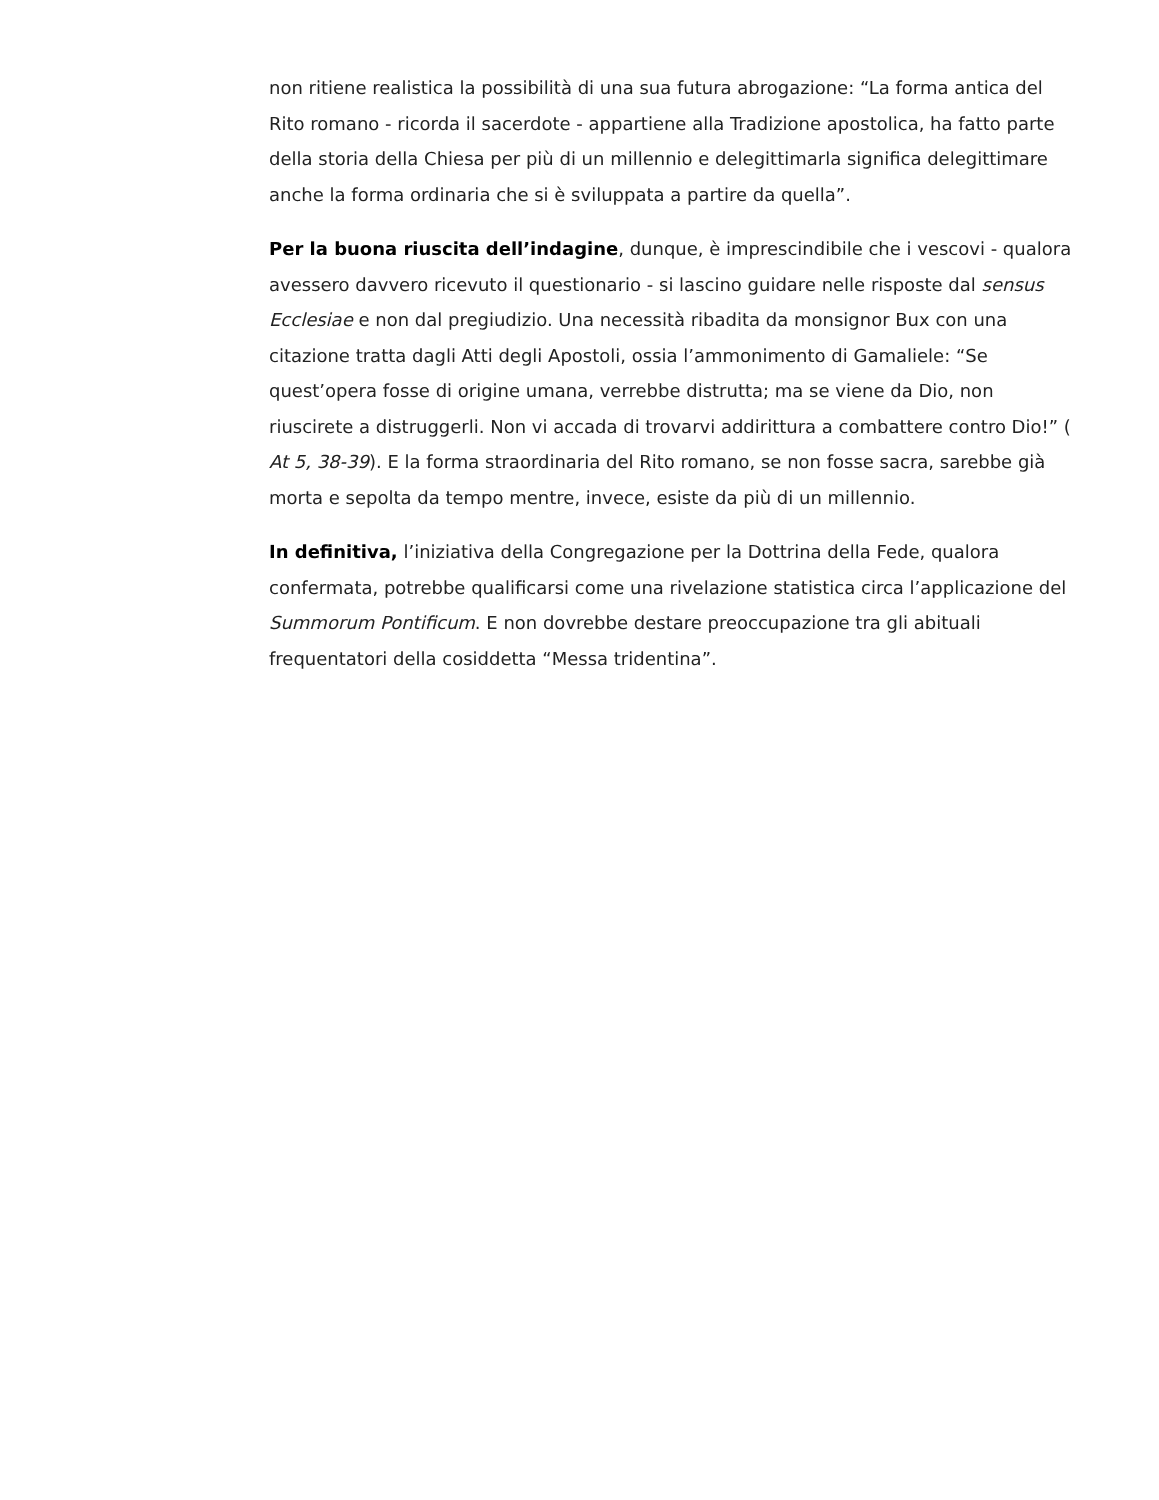non ritiene realistica la possibilità di una sua futura abrogazione: “La forma antica del Rito romano - ricorda il sacerdote - appartiene alla Tradizione apostolica, ha fatto parte della storia della Chiesa per più di un millennio e delegittimarla significa delegittimare anche la forma ordinaria che si è sviluppata a partire da quella”.
Per la buona riuscita dell’indagine, dunque, è imprescindibile che i vescovi - qualora avessero davvero ricevuto il questionario - si lascino guidare nelle risposte dal sensus Ecclesiae e non dal pregiudizio. Una necessità ribadita da monsignor Bux con una citazione tratta dagli Atti degli Apostoli, ossia l’ammonimento di Gamaliele: “Se quest’opera fosse di origine umana, verrebbe distrutta; ma se viene da Dio, non riuscirete a distruggerli. Non vi accada di trovarvi addirittura a combattere contro Dio!” ( At 5, 38-39). E la forma straordinaria del Rito romano, se non fosse sacra, sarebbe già morta e sepolta da tempo mentre, invece, esiste da più di un millennio.
In definitiva, l’iniziativa della Congregazione per la Dottrina della Fede, qualora confermata, potrebbe qualificarsi come una rivelazione statistica circa l’applicazione del Summorum Pontificum. E non dovrebbe destare preoccupazione tra gli abituali frequentatori della cosiddetta “Messa tridentina”.